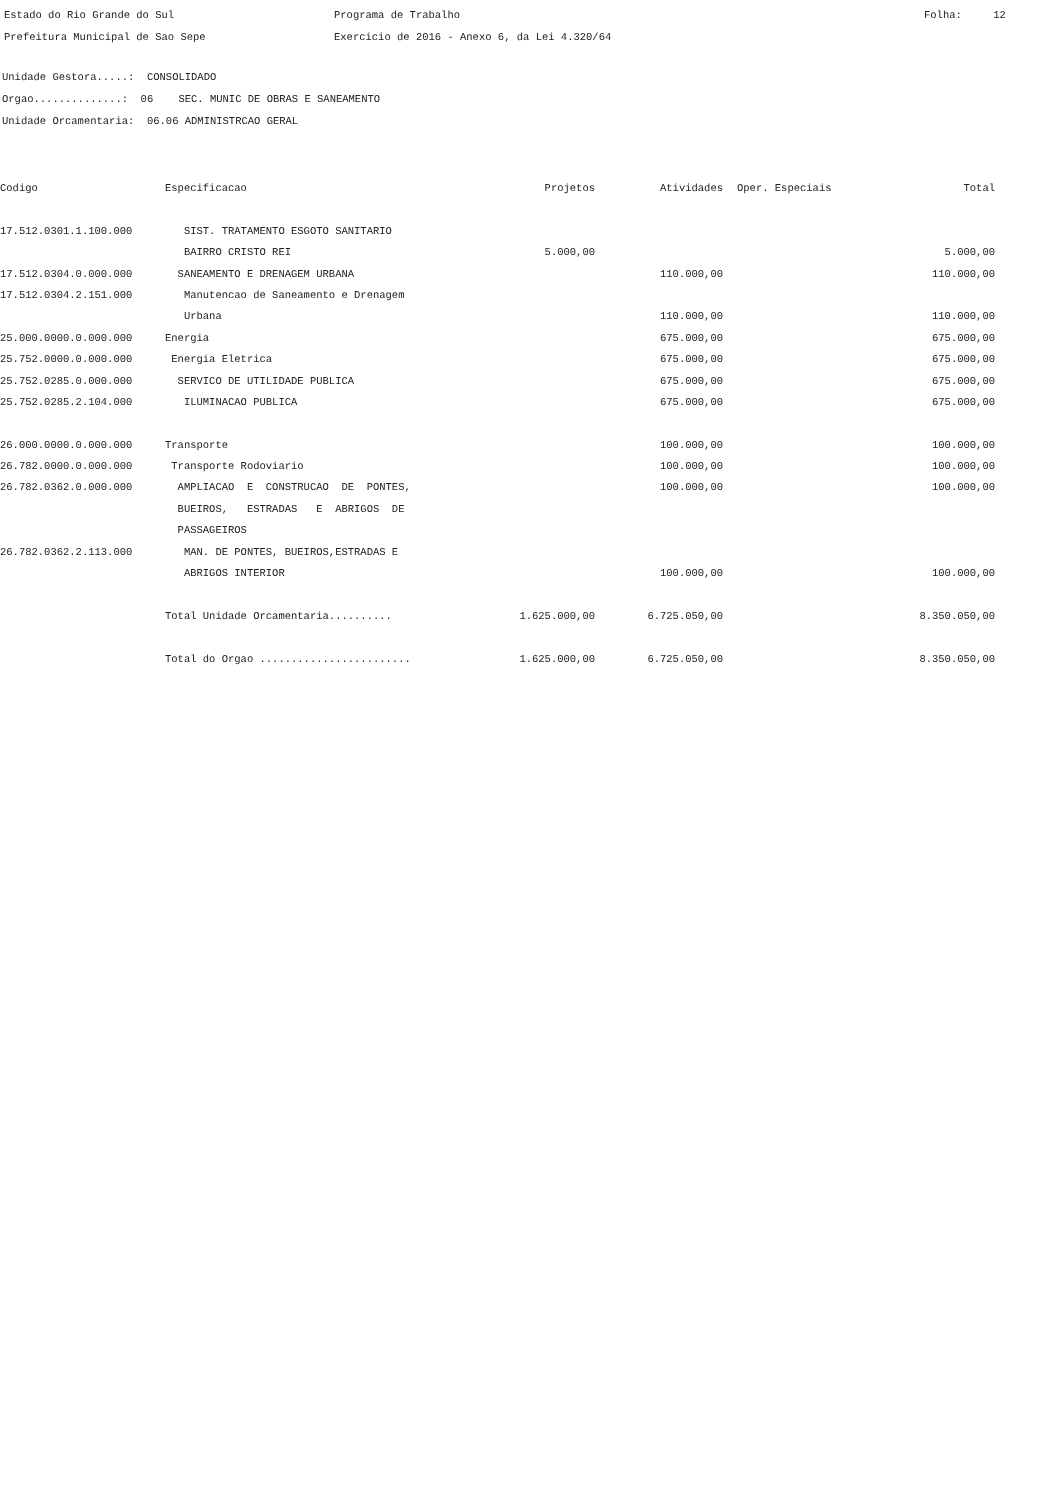Estado do Rio Grande do Sul Prefeitura Municipal de Sao Sepe
Programa de Trabalho Exercicio de 2016 - Anexo 6, da Lei 4.320/64
Folha: 12
Unidade Gestora.....: CONSOLIDADO Orgao..............: 06 SEC. MUNIC DE OBRAS E SANEAMENTO Unidade Orcamentaria: 06.06 ADMINISTRCAO GERAL
| Codigo | Especificacao | Projetos | Atividades | Oper. Especiais | Total |
| --- | --- | --- | --- | --- | --- |
| 17.512.0301.1.100.000 | SIST. TRATAMENTO ESGOTO SANITARIO | | | | |
| | BAIRRO CRISTO REI | 5.000,00 | | | 5.000,00 |
| 17.512.0304.0.000.000 | SANEAMENTO E DRENAGEM URBANA | | 110.000,00 | | 110.000,00 |
| 17.512.0304.2.151.000 | Manutencao de Saneamento e Drenagem | | | | |
| | Urbana | | 110.000,00 | | 110.000,00 |
| 25.000.0000.0.000.000 | Energia | | 675.000,00 | | 675.000,00 |
| 25.752.0000.0.000.000 | Energia Eletrica | | 675.000,00 | | 675.000,00 |
| 25.752.0285.0.000.000 | SERVICO DE UTILIDADE PUBLICA | | 675.000,00 | | 675.000,00 |
| 25.752.0285.2.104.000 | ILUMINACAO PUBLICA | | 675.000,00 | | 675.000,00 |
| 26.000.0000.0.000.000 | Transporte | | 100.000,00 | | 100.000,00 |
| 26.782.0000.0.000.000 | Transporte Rodoviario | | 100.000,00 | | 100.000,00 |
| 26.782.0362.0.000.000 | AMPLIACAO E CONSTRUCAO DE PONTES, | | 100.000,00 | | 100.000,00 |
| | BUEIROS, ESTRADAS E ABRIGOS DE | | | | |
| | PASSAGEIROS | | | | |
| 26.782.0362.2.113.000 | MAN. DE PONTES, BUEIROS,ESTRADAS E | | | | |
| | ABRIGOS INTERIOR | | 100.000,00 | | 100.000,00 |
| | Total Unidade Orcamentaria.......... | 1.625.000,00 | 6.725.050,00 | | 8.350.050,00 |
| | Total do Orgao ........................ | 1.625.000,00 | 6.725.050,00 | | 8.350.050,00 |